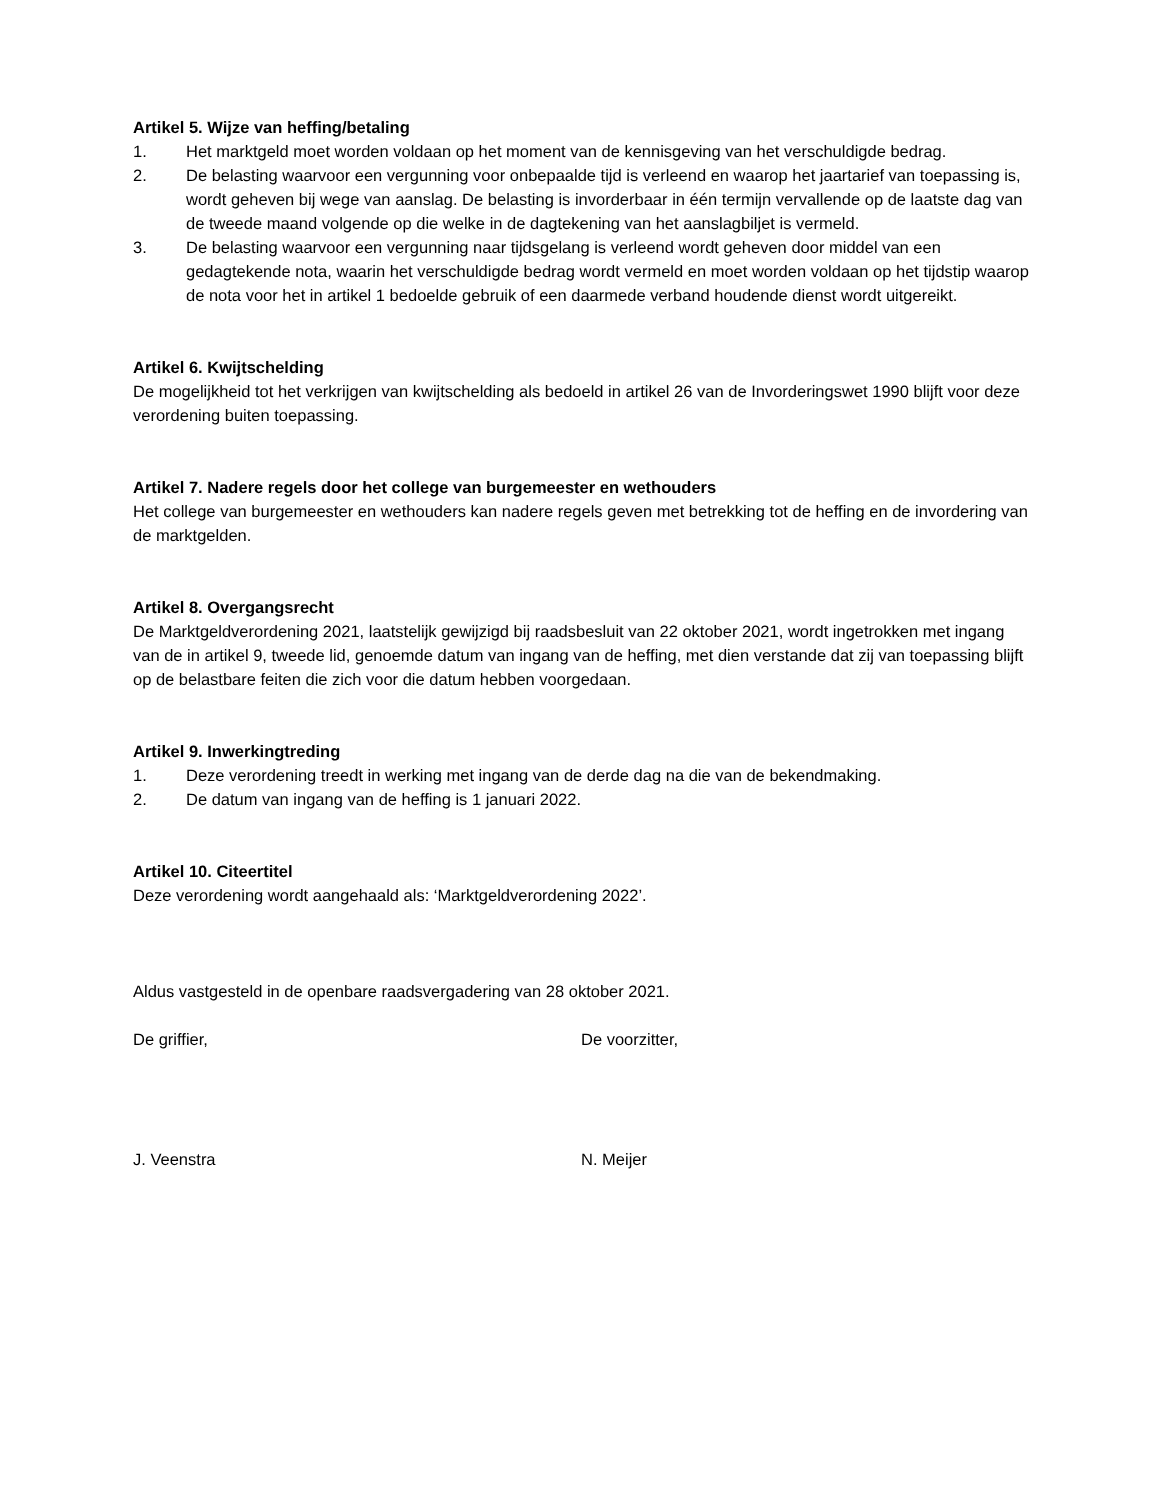Artikel 5. Wijze van heffing/betaling
1. Het marktgeld moet worden voldaan op het moment van de kennisgeving van het verschuldigde bedrag.
2. De belasting waarvoor een vergunning voor onbepaalde tijd is verleend en waarop het jaartarief van toepassing is, wordt geheven bij wege van aanslag. De belasting is invorderbaar in één termijn vervallende op de laatste dag van de tweede maand volgende op die welke in de dagtekening van het aanslagbiljet is vermeld.
3. De belasting waarvoor een vergunning naar tijdsgelang is verleend wordt geheven door middel van een gedagtekende nota, waarin het verschuldigde bedrag wordt vermeld en moet worden voldaan op het tijdstip waarop de nota voor het in artikel 1 bedoelde gebruik of een daarmede verband houdende dienst wordt uitgereikt.
Artikel 6. Kwijtschelding
De mogelijkheid tot het verkrijgen van kwijtschelding als bedoeld in artikel 26 van de Invorderingswet 1990 blijft voor deze verordening buiten toepassing.
Artikel 7. Nadere regels door het college van burgemeester en wethouders
Het college van burgemeester en wethouders kan nadere regels geven met betrekking tot de heffing en de invordering van de marktgelden.
Artikel 8. Overgangsrecht
De Marktgeldverordening 2021, laatstelijk gewijzigd bij raadsbesluit van 22 oktober 2021, wordt ingetrokken met ingang van de in artikel 9, tweede lid, genoemde datum van ingang van de heffing, met dien verstande dat zij van toepassing blijft op de belastbare feiten die zich voor die datum hebben voorgedaan.
Artikel 9. Inwerkingtreding
1. Deze verordening treedt in werking met ingang van de derde dag na die van de bekendmaking.
2. De datum van ingang van de heffing is 1 januari 2022.
Artikel 10. Citeertitel
Deze verordening wordt aangehaald als: ‘Marktgeldverordening 2022’.
Aldus vastgesteld in de openbare raadsvergadering van 28 oktober 2021.
De griffier, De voorzitter,
J. Veenstra N. Meijer